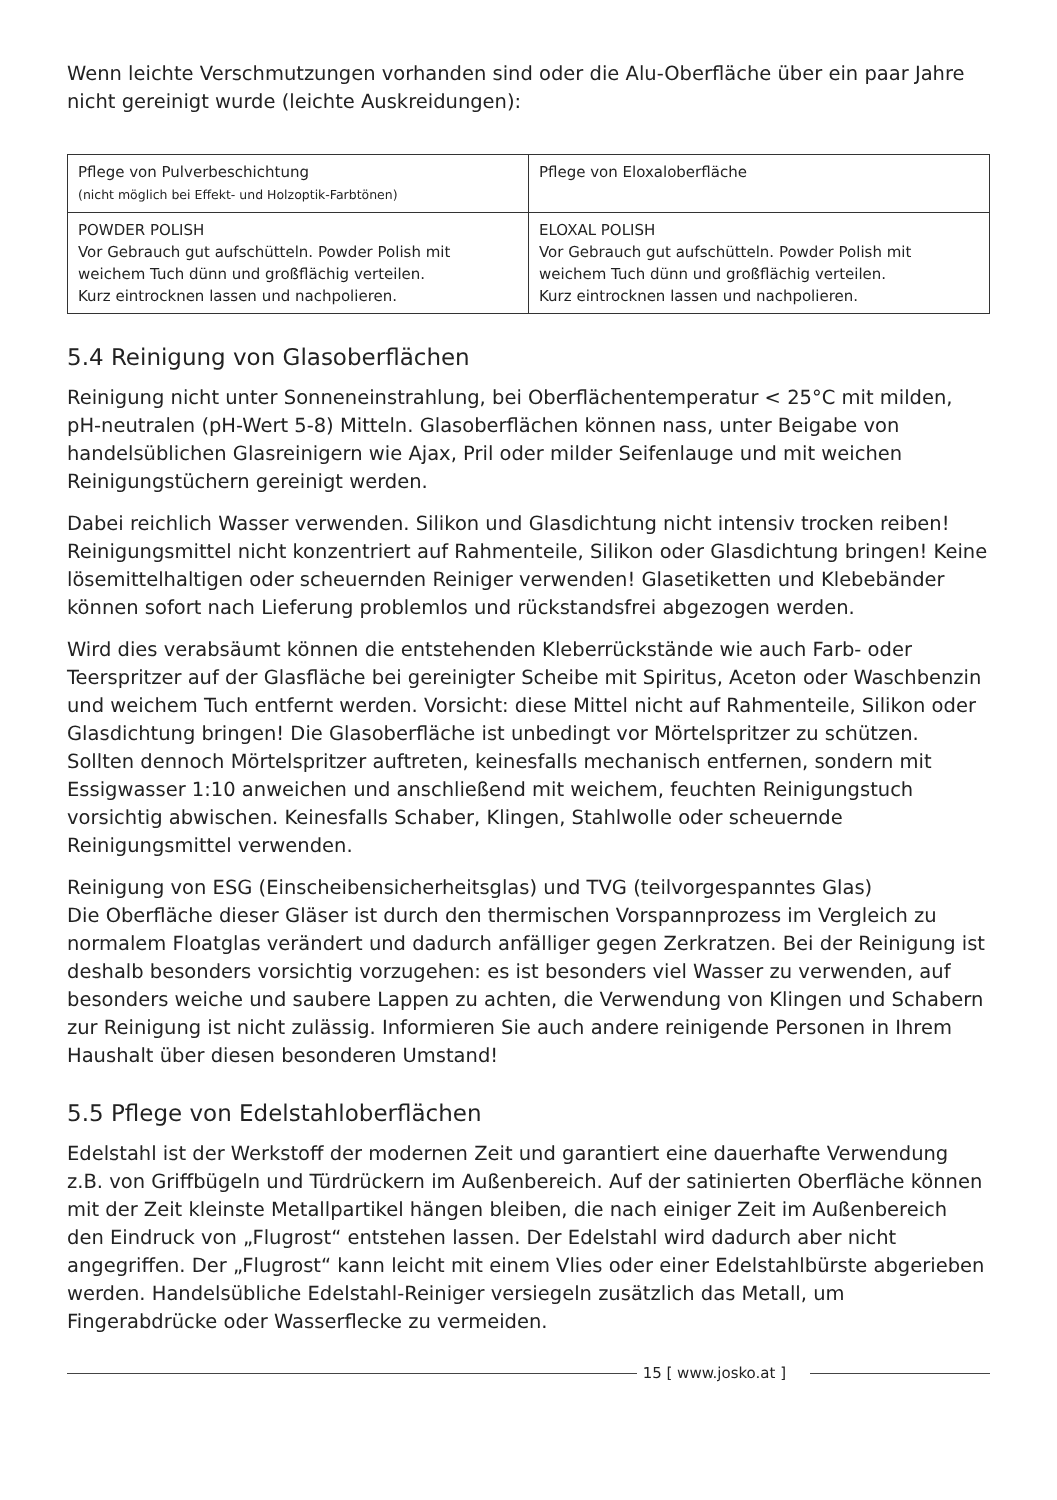Wenn leichte Verschmutzungen vorhanden sind oder die Alu-Oberfläche über ein paar Jahre nicht gereinigt wurde (leichte Auskreidungen):
| Pflege von Pulverbeschichtung (nicht möglich bei Effekt- und Holzoptik-Farbtönen) | Pflege von Eloxaloberfläche |
| POWDER POLISH Vor Gebrauch gut aufschütteln. Powder Polish mit weichem Tuch dünn und großflächig verteilen. Kurz eintrocknen lassen und nachpolieren. | ELOXAL POLISH Vor Gebrauch gut aufschütteln. Powder Polish mit weichem Tuch dünn und großflächig verteilen. Kurz eintrocknen lassen und nachpolieren. |
5.4 Reinigung von Glasoberflächen
Reinigung nicht unter Sonneneinstrahlung, bei Oberflächentemperatur < 25°C mit milden, pH-neutralen (pH-Wert 5-8) Mitteln. Glasoberflächen können nass, unter Beigabe von handelsüblichen Glasreinigern wie Ajax, Pril oder milder Seifenlauge und mit weichen Reinigungstüchern gereinigt werden.
Dabei reichlich Wasser verwenden. Silikon und Glasdichtung nicht intensiv trocken reiben! Reinigungsmittel nicht konzentriert auf Rahmenteile, Silikon oder Glasdichtung bringen! Keine lösemittelhaltigen oder scheuernden Reiniger verwenden! Glasetiketten und Klebebänder können sofort nach Lieferung problemlos und rückstandsfrei abgezogen werden.
Wird dies verabsäumt können die entstehenden Kleberrückstände wie auch Farb- oder Teerspritzer auf der Glasfläche bei gereinigter Scheibe mit Spiritus, Aceton oder Waschbenzin und weichem Tuch entfernt werden. Vorsicht: diese Mittel nicht auf Rahmenteile, Silikon oder Glasdichtung bringen! Die Glasoberfläche ist unbedingt vor Mörtelspritzer zu schützen. Sollten dennoch Mörtelspritzer auftreten, keinesfalls mechanisch entfernen, sondern mit Essigwasser 1:10 anweichen und anschließend mit weichem, feuchten Reinigungstuch vorsichtig abwischen. Keinesfalls Schaber, Klingen, Stahlwolle oder scheuernde Reinigungsmittel verwenden.
Reinigung von ESG (Einscheibensicherheitsglas) und TVG (teilvorgespanntes Glas)
Die Oberfläche dieser Gläser ist durch den thermischen Vorspannprozess im Vergleich zu normalem Floatglas verändert und dadurch anfälliger gegen Zerkratzen. Bei der Reinigung ist deshalb besonders vorsichtig vorzugehen: es ist besonders viel Wasser zu verwenden, auf besonders weiche und saubere Lappen zu achten, die Verwendung von Klingen und Schabern zur Reinigung ist nicht zulässig. Informieren Sie auch andere reinigende Personen in Ihrem Haushalt über diesen besonderen Umstand!
5.5 Pflege von Edelstahloberflächen
Edelstahl ist der Werkstoff der modernen Zeit und garantiert eine dauerhafte Verwendung z.B. von Griffbügeln und Türdrückern im Außenbereich. Auf der satinierten Oberfläche können mit der Zeit kleinste Metallpartikel hängen bleiben, die nach einiger Zeit im Außenbereich den Eindruck von „Flugrost“ entstehen lassen. Der Edelstahl wird dadurch aber nicht angegriffen. Der „Flugrost“ kann leicht mit einem Vlies oder einer Edelstahlbürste abgerieben werden. Handelsübliche Edelstahl-Reiniger versiegeln zusätzlich das Metall, um Fingerabdrücke oder Wasserflecke zu vermeiden.
15 [ www.josko.at ]